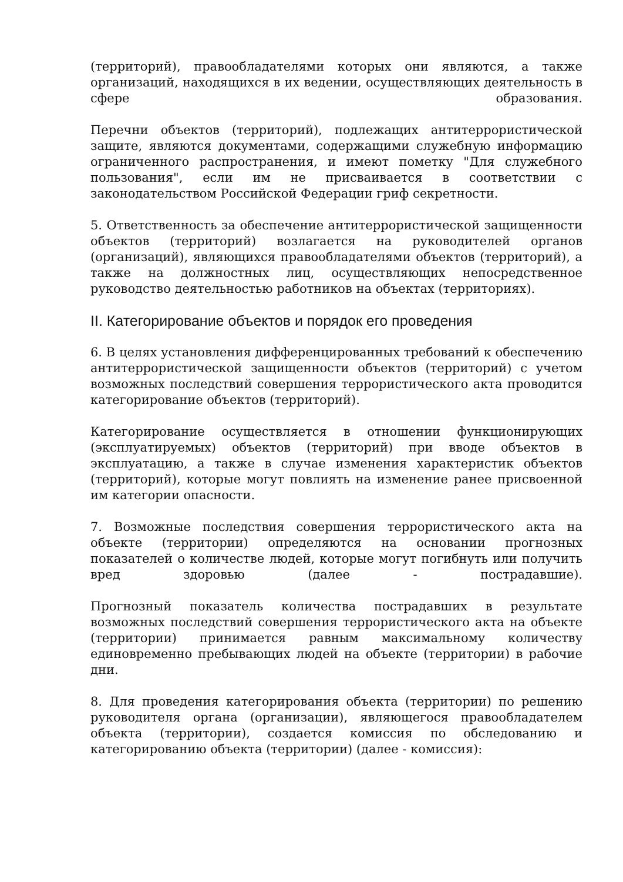(территорий), правообладателями которых они являются, а также организаций, находящихся в их ведении, осуществляющих деятельность в сфере образования.
Перечни объектов (территорий), подлежащих антитеррористической защите, являются документами, содержащими служебную информацию ограниченного распространения, и имеют пометку "Для служебного пользования", если им не присваивается в соответствии с законодательством Российской Федерации гриф секретности.
5. Ответственность за обеспечение антитеррористической защищенности объектов (территорий) возлагается на руководителей органов (организаций), являющихся правообладателями объектов (территорий), а также на должностных лиц, осуществляющих непосредственное руководство деятельностью работников на объектах (территориях).
II. Категорирование объектов и порядок его проведения
6. В целях установления дифференцированных требований к обеспечению антитеррористической защищенности объектов (территорий) с учетом возможных последствий совершения террористического акта проводится категорирование объектов (территорий).
Категорирование осуществляется в отношении функционирующих (эксплуатируемых) объектов (территорий) при вводе объектов в эксплуатацию, а также в случае изменения характеристик объектов (территорий), которые могут повлиять на изменение ранее присвоенной им категории опасности.
7. Возможные последствия совершения террористического акта на объекте (территории) определяются на основании прогнозных показателей о количестве людей, которые могут погибнуть или получить вред здоровью (далее - пострадавшие).
Прогнозный показатель количества пострадавших в результате возможных последствий совершения террористического акта на объекте (территории) принимается равным максимальному количеству единовременно пребывающих людей на объекте (территории) в рабочие дни.
8. Для проведения категорирования объекта (территории) по решению руководителя органа (организации), являющегося правообладателем объекта (территории), создается комиссия по обследованию и категорированию объекта (территории) (далее - комиссия):